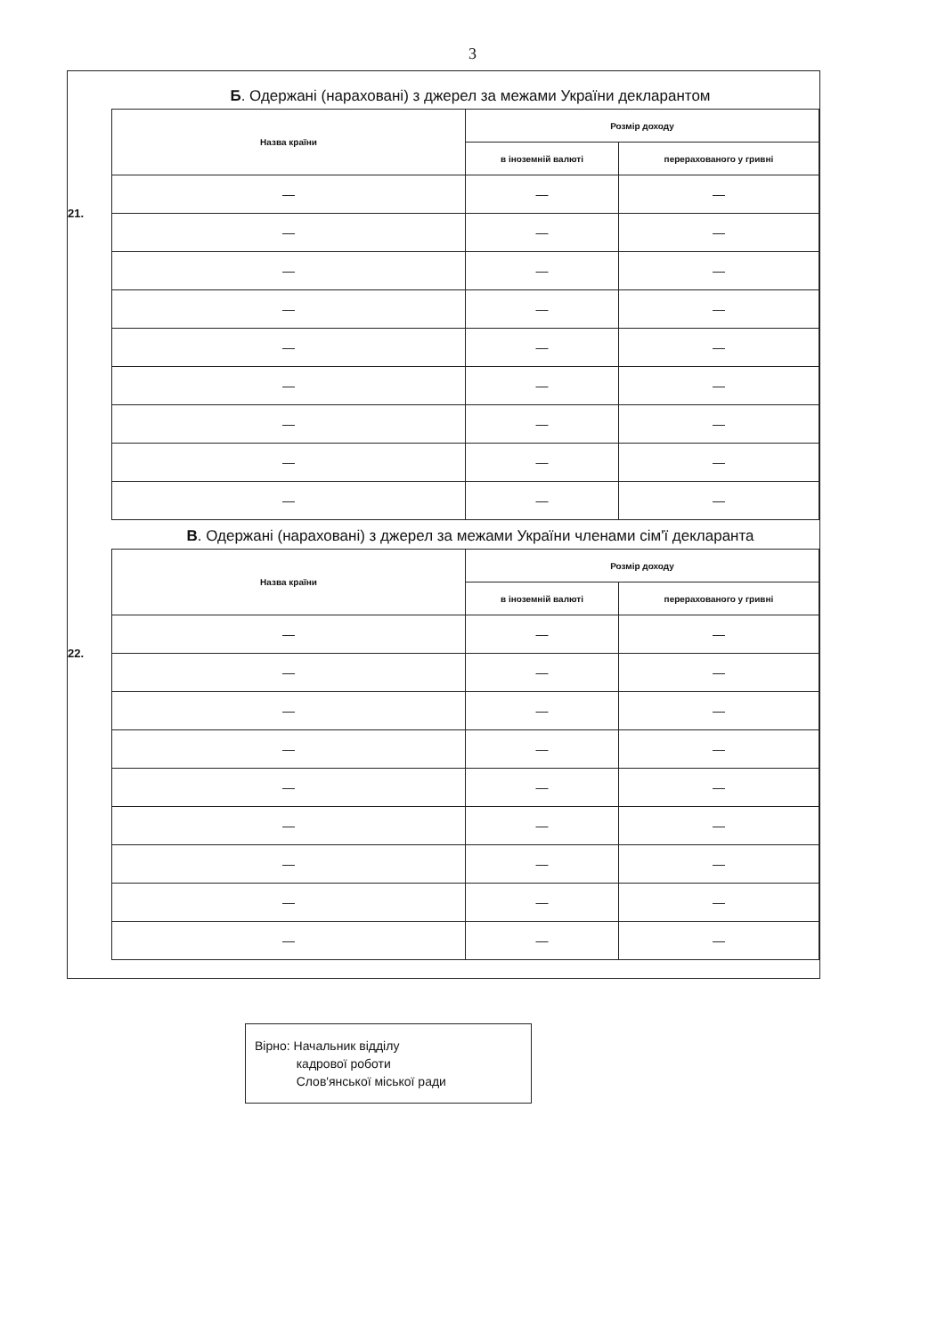3
Б. Одержані (нараховані) з джерел за межами України декларантом
21.
| Назва країни | Розмір доходу | |
| --- | --- | --- |
| | в іноземній валюті | перерахованого у гривні |
| — | — | — |
| — | — | — |
| — | — | — |
| — | — | — |
| — | — | — |
| — | — | — |
| — | — | — |
| — | — | — |
| — | — | — |
В. Одержані (нараховані) з джерел за межами України членами сім'ї декларанта
22.
| Назва країни | Розмір доходу | |
| --- | --- | --- |
| | в іноземній валюті | перерахованого у гривні |
| — | — | — |
| — | — | — |
| — | — | — |
| — | — | — |
| — | — | — |
| — | — | — |
| — | — | — |
| — | — | — |
| — | — | — |
Вірно: Начальник відділу
кадрової роботи
Слов'янської міської ради